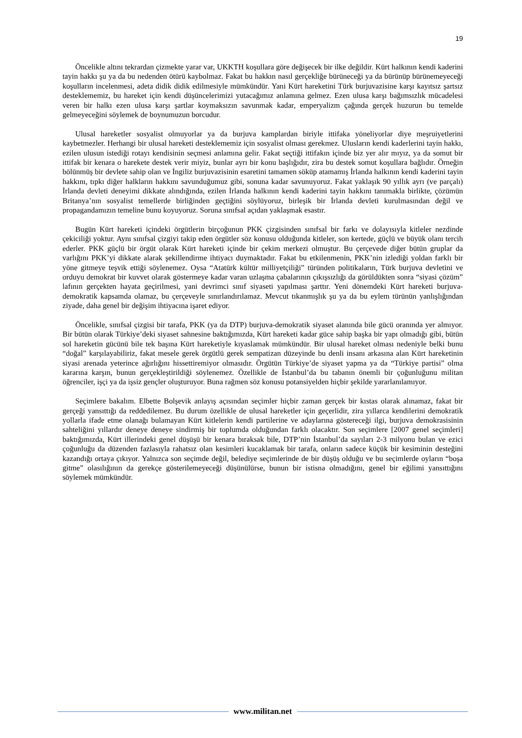19
Öncelikle altını tekrardan çizmekte yarar var, UKKTH koşullara göre değişecek bir ilke değildir. Kürt halkının kendi kaderini tayin hakkı şu ya da bu nedenden ötürü kaybolmaz. Fakat bu hakkın nasıl gerçekliğe bürüneceği ya da bürünüp bürünemeyeceği koşulların incelenmesi, adeta didik didik edilmesiyle mümkündür. Yani Kürt hareketini Türk burjuvazisine karşı kayıtsız şartsız desteklememiz, bu hareket için kendi düşüncelerimizi yutacağımız anlamına gelmez. Ezen ulusa karşı bağımsızlık mücadelesi veren bir halkı ezen ulusa karşı şartlar koymaksızın savunmak kadar, emperyalizm çağında gerçek huzurun bu temelde gelmeyeceğini söylemek de boynumuzun borcudur.
Ulusal hareketler sosyalist olmuyorlar ya da burjuva kamplardan biriyle ittifaka yöneliyorlar diye meşruiyetlerini kaybetmezler. Herhangi bir ulusal hareketi desteklememiz için sosyalist olması gerekmez. Ulusların kendi kaderlerini tayin hakkı, ezilen ulusun istediği rotayı kendisinin seçmesi anlamına gelir. Fakat seçtiği ittifakın içinde biz yer alır mıyız, ya da somut bir ittifak bir kenara o harekete destek verir miyiz, bunlar ayrı bir konu başlığıdır, zira bu destek somut koşullara bağlıdır. Örneğin bölünmüş bir devlete sahip olan ve İngiliz burjuvazisinin esaretini tamamen söküp atamamış İrlanda halkının kendi kaderini tayin hakkını, tıpkı diğer halkların hakkını savunduğumuz gibi, sonuna kadar savunuyoruz. Fakat yaklaşık 90 yıllık ayrı (ve parçalı) İrlanda devleti deneyimi dikkate alındığında, ezilen İrlanda halkının kendi kaderini tayin hakkını tanımakla birlikte, çözümün Britanya’nın sosyalist temellerde birliğinden geçtiğini söylüyoruz, birleşik bir İrlanda devleti kurulmasından değil ve propagandamızın temeline bunu koyuyoruz. Soruna sınıfsal açıdan yaklaşmak esastır.
Bugün Kürt hareketi içindeki örgütlerin birçoğunun PKK çizgisinden sınıfsal bir farkı ve dolayısıyla kitleler nezdinde çekiciliği yoktur. Aynı sınıfsal çizgiyi takip eden örgütler söz konusu olduğunda kitleler, son kertede, güçlü ve büyük olanı tercih ederler. PKK güçlü bir örgüt olarak Kürt hareketi içinde bir çekim merkezi olmuştur. Bu çerçevede diğer bütün gruplar da varlığını PKK’yi dikkate alarak şekillendirme ihtiyacı duymaktadır. Fakat bu etkilenmenin, PKK’nin izlediği yoldan farklı bir yöne gitmeye teşvik ettiği söylenemez. Oysa “Atatürk kültür milliyetçiliği” türünden politikaların, Türk burjuva devletini ve orduyu demokrat bir kuvvet olarak göstermeye kadar varan uzlaşma çabalarının çıkışsızlığı da görüldükten sonra “siyasi çözüm” lafının gerçekten hayata geçirilmesi, yani devrimci sınıf siyaseti yapılması şarttır. Yeni dönemdeki Kürt hareketi burjuva-demokratik kapsamda olamaz, bu çerçeveyle sınırlandırılamaz. Mevcut tıkanmışlık şu ya da bu eylem türünün yanlışlığından ziyade, daha genel bir değişim ihtiyacına işaret ediyor.
Öncelikle, sınıfsal çizgisi bir tarafa, PKK (ya da DTP) burjuva-demokratik siyaset alanında bile gücü oranında yer almıyor. Bir bütün olarak Türkiye’deki siyaset sahnesine baktığımızda, Kürt hareketi kadar güce sahip başka bir yapı olmadığı gibi, bütün sol hareketin gücünü bile tek başına Kürt hareketiyle kıyaslamak mümkündür. Bir ulusal hareket olması nedeniyle belki bunu “doğal” karşılayabiliriz, fakat mesele gerek örgütlü gerek sempatizan düzeyinde bu denli insanı arkasına alan Kürt hareketinin siyasi arenada yeterince ağırlığını hissettiremiyor olmasıdır. Örgütün Türkiye’de siyaset yapma ya da “Türkiye partisi” olma kararına karşın, bunun gerçekleştirildiği söylenemez. Özellikle de İstanbul’da bu tabanın önemli bir çoğunluğunu militan öğrenciler, işçi ya da işsiz gençler oluşturuyor. Buna rağmen söz konusu potansiyelden hiçbir şekilde yararlanılamıyor.
Seçimlere bakalım. Elbette Bolşevik anlayış açısından seçimler hiçbir zaman gerçek bir kıstas olarak alınamaz, fakat bir gerçeği yansıttığı da reddedilemez. Bu durum özellikle de ulusal hareketler için geçerlidir, zira yıllarca kendilerini demokratik yollarla ifade etme olanağı bulamayan Kürt kitlelerin kendi partilerine ve adaylarına göstereceği ilgi, burjuva demokrasisinin sahteliğini yıllardır deneye deneye sindirmiş bir toplumda olduğundan farklı olacaktır. Son seçimlere [2007 genel seçimleri] baktığımızda, Kürt illerindeki genel düşüşü bir kenara bıraksak bile, DTP’nin İstanbul’da sayıları 2-3 milyonu bulan ve ezici çoğunluğu da düzenden fazlasıyla rahatsız olan kesimleri kucaklamak bir tarafa, onların sadece küçük bir kesiminin desteğini kazandığı ortaya çıkıyor. Yalnızca son seçimde değil, belediye seçimlerinde de bir düşüş olduğu ve bu seçimlerde oyların “boşa gitme” olasılığının da gerekçe gösterilemeyeceği düşünülürse, bunun bir istisna olmadığını, genel bir eğilimi yansıttığını söylemek mümkündür.
www.militan.net